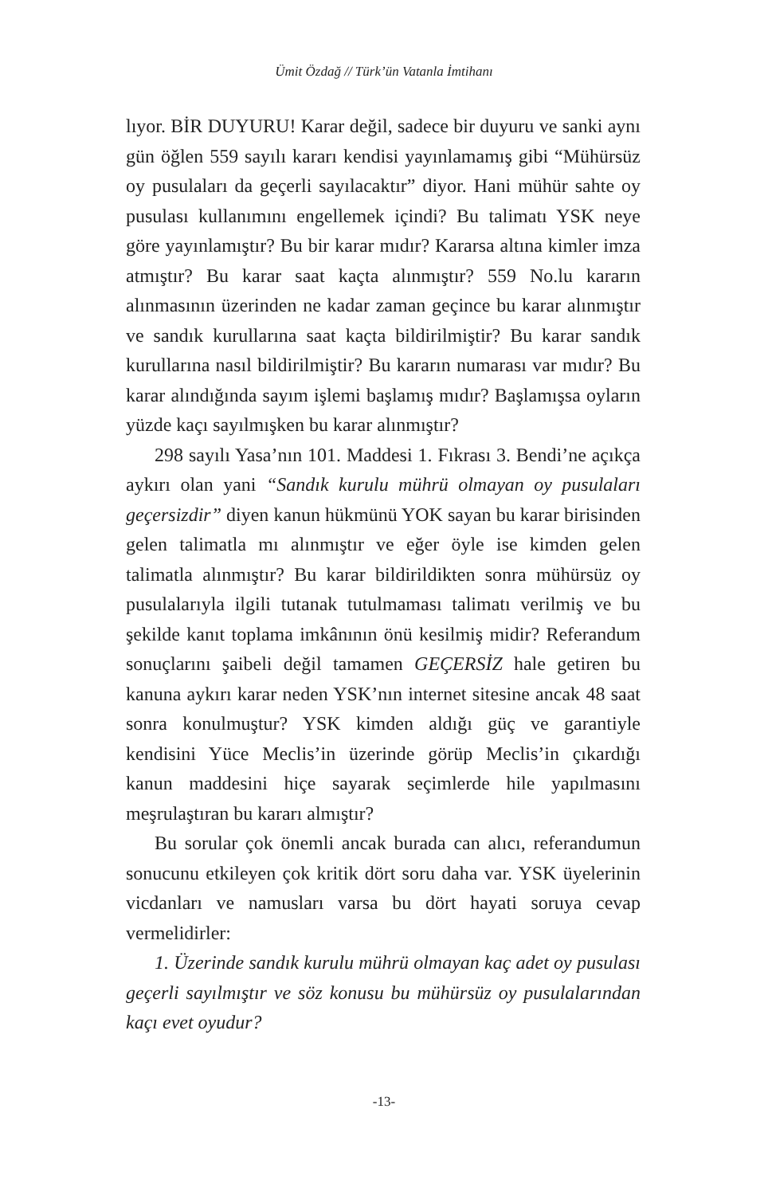Ümit Özdağ // Türk’ün Vatanla İmtihanı
lıyor. BİR DUYURU! Karar değil, sadece bir duyuru ve sanki aynı gün öğlen 559 sayılı kararı kendisi yayınlamamış gibi “Mühürsüz oy pusulaları da geçerli sayılacaktır” diyor. Hani mühür sahte oy pusulası kullanımını engellemek içindi? Bu talimatı YSK neye göre yayınlamıştır? Bu bir karar mıdır? Kararsa altına kimler imza atmıştır? Bu karar saat kaçta alınmıştır? 559 No.lu kararın alınmasının üzerinden ne kadar zaman geçince bu karar alınmıştır ve sandık kurullarına saat kaçta bildirilmiştir? Bu karar sandık kurullarına nasıl bildirilmiştir? Bu kararın numarası var mıdır? Bu karar alındığında sayım işlemi başlamış mıdır? Başlamışsa oyların yüzde kaçı sayılmışken bu karar alınmıştır?
298 sayılı Yasa’nın 101. Maddesi 1. Fıkrası 3. Bendi’ne açıkça aykırı olan yani “Sandık kurulu mührü olmayan oy pusulaları geçersizdir” diyen kanun hükmünü YOK sayan bu karar birisinden gelen talimatla mı alınmıştır ve eğer öyle ise kimden gelen talimatla alınmıştır? Bu karar bildirildikten sonra mühürsüz oy pusulalarıyla ilgili tutanak tutulmaması talimatı verilmiş ve bu şekilde kanıt toplama imkânının önü kesilmiş midir? Referandum sonuçlarını şaibeli değil tamamen GEÇERSİZ hale getiren bu kanuna aykırı karar neden YSK’nın internet sitesine ancak 48 saat sonra konulmuştur? YSK kimden aldığı güç ve garantiyle kendisini Yüce Meclis’in üzerinde görüp Meclis’in çıkardığı kanun maddesini hiçe sayarak seçimlerde hile yapılmasını meşrulaştıran bu kararı almıştır?
Bu sorular çok önemli ancak burada can alıcı, referandumun sonucunu etkileyen çok kritik dört soru daha var. YSK üyelerinin vicdanları ve namusları varsa bu dört hayati soruya cevap vermelidirler:
1. Üzerinde sandık kurulu mührü olmayan kaç adet oy pusulası geçerli sayılmıştır ve söz konusu bu mühürsüz oy pusulalarından kaçı evet oyudur?
-13-